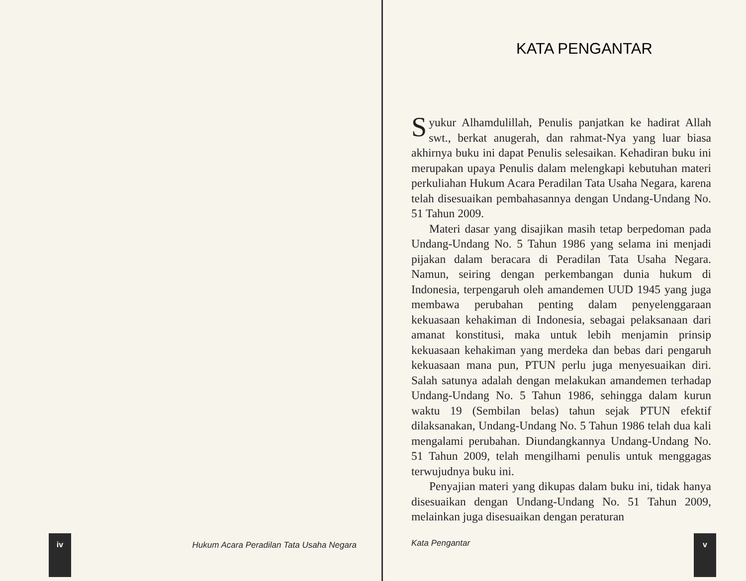iv
Hukum Acara Peradilan Tata Usaha Negara
KATA PENGANTAR
Syukur Alhamdulillah, Penulis panjatkan ke hadirat Allah swt., berkat anugerah, dan rahmat-Nya yang luar biasa akhirnya buku ini dapat Penulis selesaikan. Kehadiran buku ini merupakan upaya Penulis dalam melengkapi kebutuhan materi perkuliahan Hukum Acara Peradilan Tata Usaha Negara, karena telah disesuaikan pembahasannya dengan Undang-Undang No. 51 Tahun 2009.
Materi dasar yang disajikan masih tetap berpedoman pada Undang-Undang No. 5 Tahun 1986 yang selama ini menjadi pijakan dalam beracara di Peradilan Tata Usaha Negara. Namun, seiring dengan perkembangan dunia hukum di Indonesia, terpengaruh oleh amandemen UUD 1945 yang juga membawa perubahan penting dalam penyelenggaraan kekuasaan kehakiman di Indonesia, sebagai pelaksanaan dari amanat konstitusi, maka untuk lebih menjamin prinsip kekuasaan kehakiman yang merdeka dan bebas dari pengaruh kekuasaan mana pun, PTUN perlu juga menyesuaikan diri. Salah satunya adalah dengan melakukan amandemen terhadap Undang-Undang No. 5 Tahun 1986, sehingga dalam kurun waktu 19 (Sembilan belas) tahun sejak PTUN efektif dilaksanakan, Undang-Undang No. 5 Tahun 1986 telah dua kali mengalami perubahan. Diundangkannya Undang-Undang No. 51 Tahun 2009, telah mengilhami penulis untuk menggagas terwujudnya buku ini.
Penyajian materi yang dikupas dalam buku ini, tidak hanya disesuaikan dengan Undang-Undang No. 51 Tahun 2009, melainkan juga disesuaikan dengan peraturan
Kata Pengantar
v